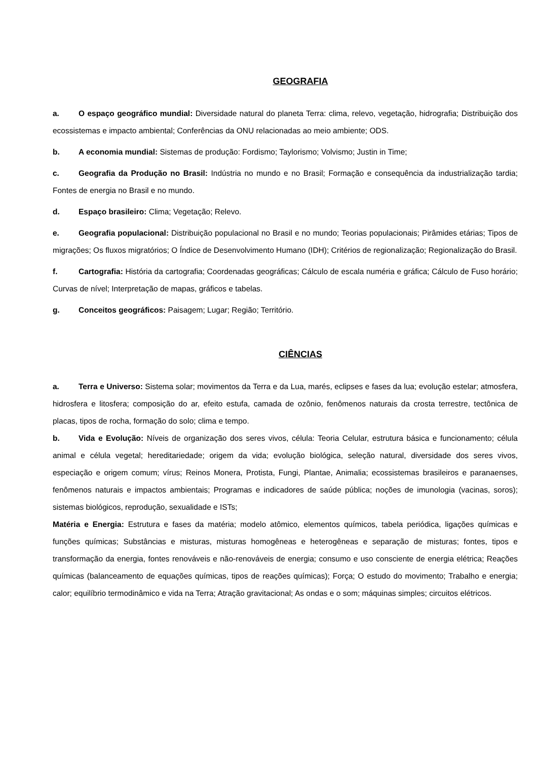GEOGRAFIA
a. O espaço geográfico mundial: Diversidade natural do planeta Terra: clima, relevo, vegetação, hidrografia; Distribuição dos ecossistemas e impacto ambiental; Conferências da ONU relacionadas ao meio ambiente; ODS.
b. A economia mundial: Sistemas de produção: Fordismo; Taylorismo; Volvismo; Justin in Time;
c. Geografia da Produção no Brasil: Indústria no mundo e no Brasil; Formação e consequência da industrialização tardia; Fontes de energia no Brasil e no mundo.
d. Espaço brasileiro: Clima; Vegetação; Relevo.
e. Geografia populacional: Distribuição populacional no Brasil e no mundo; Teorias populacionais; Pirâmides etárias; Tipos de migrações; Os fluxos migratórios; O Índice de Desenvolvimento Humano (IDH); Critérios de regionalização; Regionalização do Brasil.
f. Cartografia: História da cartografia; Coordenadas geográficas; Cálculo de escala numéria e gráfica; Cálculo de Fuso horário; Curvas de nível; Interpretação de mapas, gráficos e tabelas.
g. Conceitos geográficos: Paisagem; Lugar; Região; Território.
CIÊNCIAS
a. Terra e Universo: Sistema solar; movimentos da Terra e da Lua, marés, eclipses e fases da lua; evolução estelar; atmosfera, hidrosfera e litosfera; composição do ar, efeito estufa, camada de ozônio, fenômenos naturais da crosta terrestre, tectônica de placas, tipos de rocha, formação do solo; clima e tempo.
b. Vida e Evolução: Níveis de organização dos seres vivos, célula: Teoria Celular, estrutura básica e funcionamento; célula animal e célula vegetal; hereditariedade; origem da vida; evolução biológica, seleção natural, diversidade dos seres vivos, especiação e origem comum; vírus; Reinos Monera, Protista, Fungi, Plantae, Animalia; ecossistemas brasileiros e paranaenses, fenômenos naturais e impactos ambientais; Programas e indicadores de saúde pública; noções de imunologia (vacinas, soros); sistemas biológicos, reprodução, sexualidade e ISTs;
Matéria e Energia: Estrutura e fases da matéria; modelo atômico, elementos químicos, tabela periódica, ligações químicas e funções químicas; Substâncias e misturas, misturas homogêneas e heterogêneas e separação de misturas; fontes, tipos e transformação da energia, fontes renováveis e não-renováveis de energia; consumo e uso consciente de energia elétrica; Reações químicas (balanceamento de equações químicas, tipos de reações químicas); Força; O estudo do movimento; Trabalho e energia; calor; equilíbrio termodinâmico e vida na Terra; Atração gravitacional; As ondas e o som; máquinas simples; circuitos elétricos.